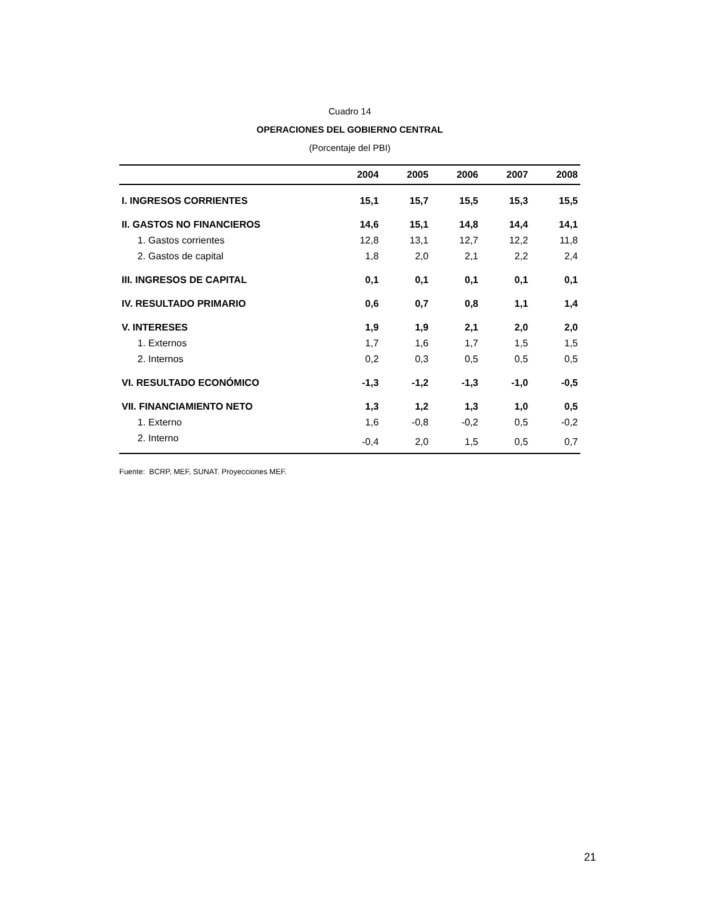Cuadro 14
OPERACIONES DEL GOBIERNO CENTRAL
(Porcentaje del PBI)
| | 2004 | 2005 | 2006 | 2007 | 2008 |
| --- | --- | --- | --- | --- | --- |
| I. INGRESOS CORRIENTES | 15,1 | 15,7 | 15,5 | 15,3 | 15,5 |
| II. GASTOS NO FINANCIEROS | 14,6 | 15,1 | 14,8 | 14,4 | 14,1 |
| 1. Gastos corrientes | 12,8 | 13,1 | 12,7 | 12,2 | 11,8 |
| 2. Gastos de capital | 1,8 | 2,0 | 2,1 | 2,2 | 2,4 |
| III. INGRESOS DE CAPITAL | 0,1 | 0,1 | 0,1 | 0,1 | 0,1 |
| IV. RESULTADO PRIMARIO | 0,6 | 0,7 | 0,8 | 1,1 | 1,4 |
| V. INTERESES | 1,9 | 1,9 | 2,1 | 2,0 | 2,0 |
| 1. Externos | 1,7 | 1,6 | 1,7 | 1,5 | 1,5 |
| 2. Internos | 0,2 | 0,3 | 0,5 | 0,5 | 0,5 |
| VI. RESULTADO ECONÓMICO | -1,3 | -1,2 | -1,3 | -1,0 | -0,5 |
| VII. FINANCIAMIENTO NETO | 1,3 | 1,2 | 1,3 | 1,0 | 0,5 |
| 1. Externo | 1,6 | -0,8 | -0,2 | 0,5 | -0,2 |
| 2. Interno | -0,4 | 2,0 | 1,5 | 0,5 | 0,7 |
Fuente: BCRP, MEF, SUNAT. Proyecciones MEF.
21